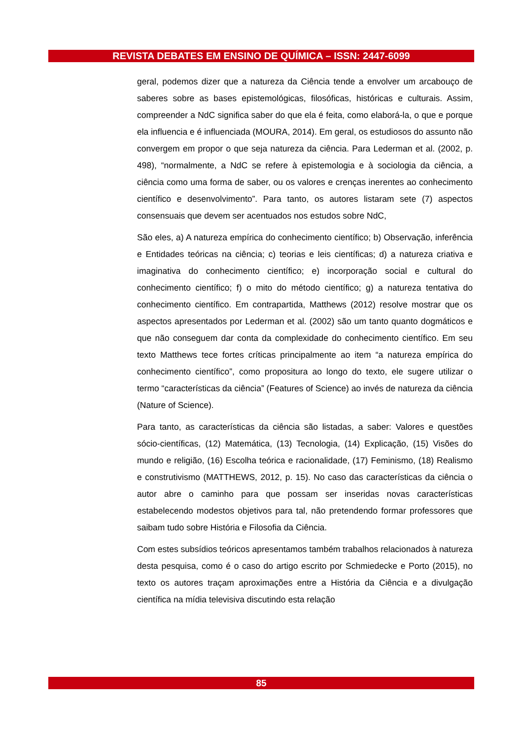REVISTA DEBATES EM ENSINO DE QUÍMICA – ISSN: 2447-6099
geral, podemos dizer que a natureza da Ciência tende a envolver um arcabouço de saberes sobre as bases epistemológicas, filosóficas, históricas e culturais. Assim, compreender a NdC significa saber do que ela é feita, como elaborá-la, o que e porque ela influencia e é influenciada (MOURA, 2014). Em geral, os estudiosos do assunto não convergem em propor o que seja natureza da ciência. Para Lederman et al. (2002, p. 498), “normalmente, a NdC se refere à epistemologia e à sociologia da ciência, a ciência como uma forma de saber, ou os valores e crenças inerentes ao conhecimento científico e desenvolvimento”. Para tanto, os autores listaram sete (7) aspectos consensuais que devem ser acentuados nos estudos sobre NdC,
São eles, a) A natureza empírica do conhecimento científico; b) Observação, inferência e Entidades teóricas na ciência; c) teorias e leis científicas; d) a natureza criativa e imaginativa do conhecimento científico; e) incorporação social e cultural do conhecimento científico; f) o mito do método científico; g) a natureza tentativa do conhecimento científico. Em contrapartida, Matthews (2012) resolve mostrar que os aspectos apresentados por Lederman et al. (2002) são um tanto quanto dogmáticos e que não conseguem dar conta da complexidade do conhecimento científico. Em seu texto Matthews tece fortes críticas principalmente ao item “a natureza empírica do conhecimento científico”, como propositura ao longo do texto, ele sugere utilizar o termo “características da ciência” (Features of Science) ao invés de natureza da ciência (Nature of Science).
Para tanto, as características da ciência são listadas, a saber: Valores e questões sócio-científicas, (12) Matemática, (13) Tecnologia, (14) Explicação, (15) Visões do mundo e religião, (16) Escolha teórica e racionalidade, (17) Feminismo, (18) Realismo e construtivismo (MATTHEWS, 2012, p. 15). No caso das características da ciência o autor abre o caminho para que possam ser inseridas novas características estabelecendo modestos objetivos para tal, não pretendendo formar professores que saibam tudo sobre História e Filosofia da Ciência.
Com estes subsídios teóricos apresentamos também trabalhos relacionados à natureza desta pesquisa, como é o caso do artigo escrito por Schmiedecke e Porto (2015), no texto os autores traçam aproximações entre a História da Ciência e a divulgação científica na mídia televisiva discutindo esta relação
85